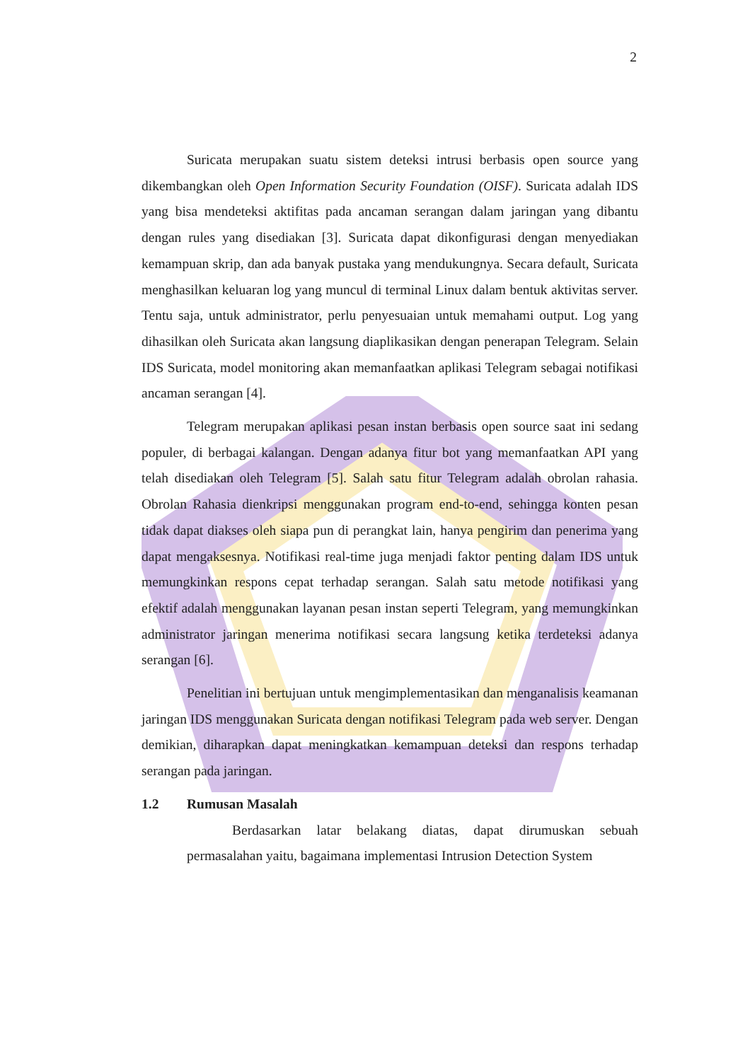2
Suricata merupakan suatu sistem deteksi intrusi berbasis open source yang dikembangkan oleh Open Information Security Foundation (OISF). Suricata adalah IDS yang bisa mendeteksi aktifitas pada ancaman serangan dalam jaringan yang dibantu dengan rules yang disediakan [3]. Suricata dapat dikonfigurasi dengan menyediakan kemampuan skrip, dan ada banyak pustaka yang mendukungnya. Secara default, Suricata menghasilkan keluaran log yang muncul di terminal Linux dalam bentuk aktivitas server. Tentu saja, untuk administrator, perlu penyesuaian untuk memahami output. Log yang dihasilkan oleh Suricata akan langsung diaplikasikan dengan penerapan Telegram. Selain IDS Suricata, model monitoring akan memanfaatkan aplikasi Telegram sebagai notifikasi ancaman serangan [4].
Telegram merupakan aplikasi pesan instan berbasis open source saat ini sedang populer, di berbagai kalangan. Dengan adanya fitur bot yang memanfaatkan API yang telah disediakan oleh Telegram [5]. Salah satu fitur Telegram adalah obrolan rahasia. Obrolan Rahasia dienkripsi menggunakan program end-to-end, sehingga konten pesan tidak dapat diakses oleh siapa pun di perangkat lain, hanya pengirim dan penerima yang dapat mengaksesnya. Notifikasi real-time juga menjadi faktor penting dalam IDS untuk memungkinkan respons cepat terhadap serangan. Salah satu metode notifikasi yang efektif adalah menggunakan layanan pesan instan seperti Telegram, yang memungkinkan administrator jaringan menerima notifikasi secara langsung ketika terdeteksi adanya serangan [6].
Penelitian ini bertujuan untuk mengimplementasikan dan menganalisis keamanan jaringan IDS menggunakan Suricata dengan notifikasi Telegram pada web server. Dengan demikian, diharapkan dapat meningkatkan kemampuan deteksi dan respons terhadap serangan pada jaringan.
1.2 Rumusan Masalah
Berdasarkan latar belakang diatas, dapat dirumuskan sebuah permasalahan yaitu, bagaimana implementasi Intrusion Detection System